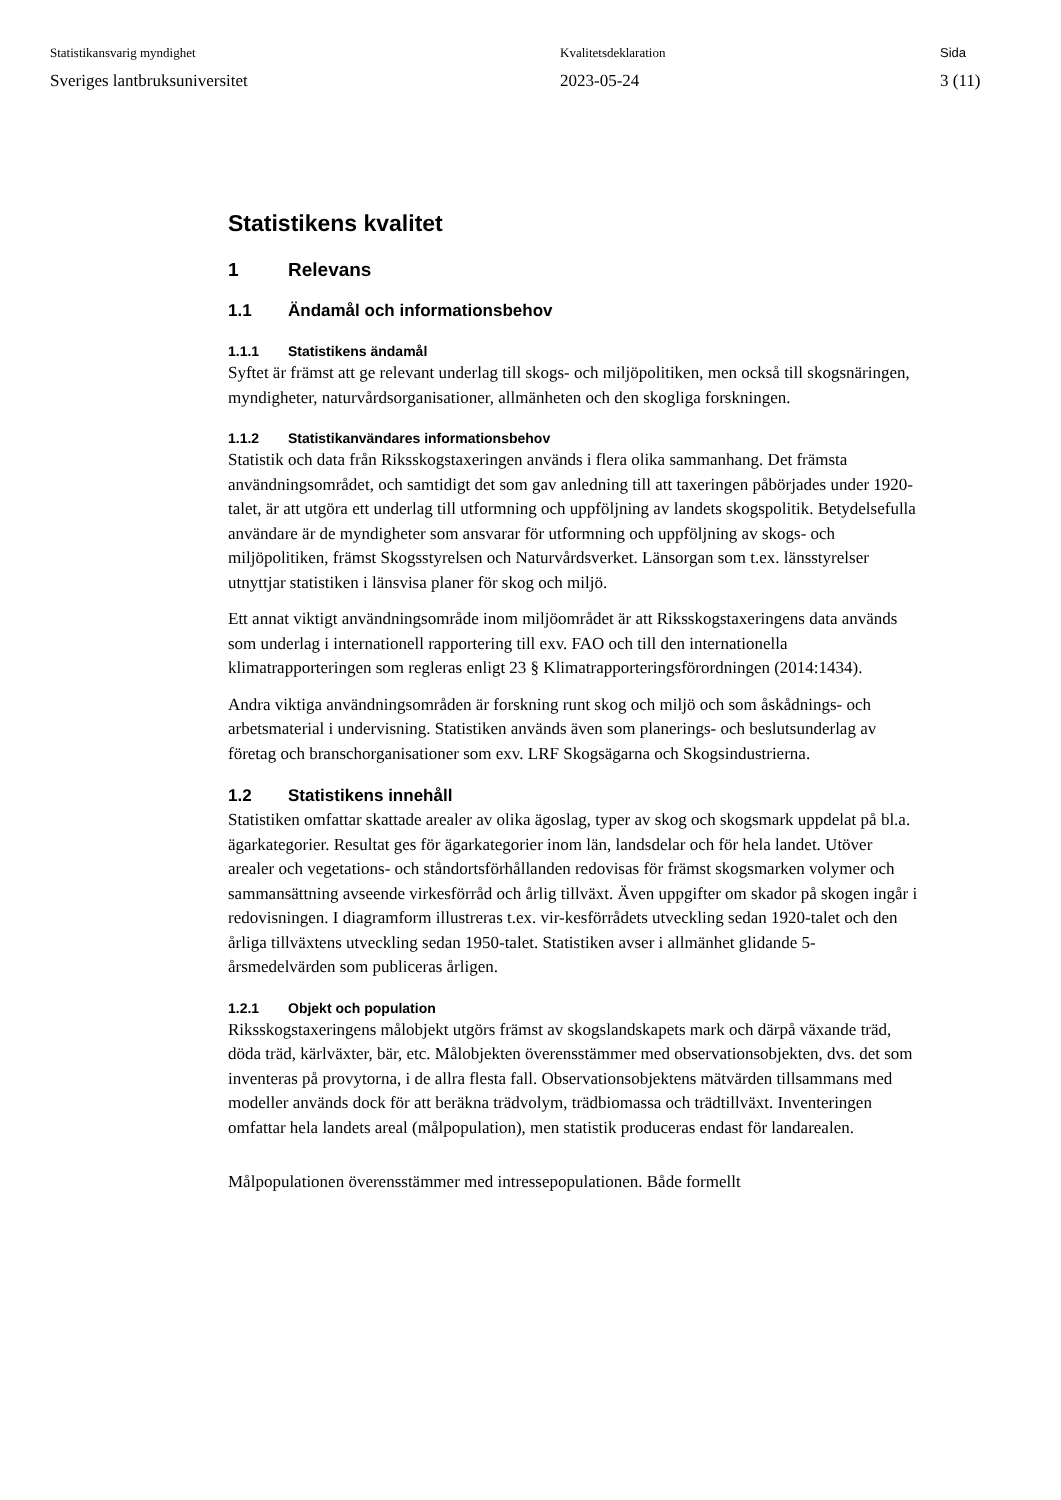Statistikansvarig myndighet
Sveriges lantbruksuniversitet
Kvalitetsdeklaration
2023-05-24
Sida
3 (11)
Statistikens kvalitet
1 Relevans
1.1 Ändamål och informationsbehov
1.1.1 Statistikens ändamål
Syftet är främst att ge relevant underlag till skogs- och miljöpolitiken, men också till skogsnäringen, myndigheter, naturvårdsorganisationer, allmänheten och den skogliga forskningen.
1.1.2 Statistikanvändares informationsbehov
Statistik och data från Riksskogstaxeringen används i flera olika sammanhang. Det främsta användningsområdet, och samtidigt det som gav anledning till att taxeringen påbörjades under 1920-talet, är att utgöra ett underlag till utformning och uppföljning av landets skogspolitik. Betydelsefulla användare är de myndigheter som ansvarar för utformning och uppföljning av skogs- och miljöpolitiken, främst Skogsstyrelsen och Naturvårdsverket. Länsorgan som t.ex. länsstyrelser utnyttjar statistiken i länsvisa planer för skog och miljö.
Ett annat viktigt användningsområde inom miljöområdet är att Riksskogstaxeringens data används som underlag i internationell rapportering till exv. FAO och till den internationella klimatrapporteringen som regleras enligt 23 § Klimatrapporteringsförordningen (2014:1434).
Andra viktiga användningsområden är forskning runt skog och miljö och som åskådnings- och arbetsmaterial i undervisning. Statistiken används även som planerings- och beslutsunderlag av företag och branschorganisationer som exv. LRF Skogsägarna och Skogsindustrierna.
1.2 Statistikens innehåll
Statistiken omfattar skattade arealer av olika ägoslag, typer av skog och skogsmark uppdelat på bl.a. ägarkategorier. Resultat ges för ägarkategorier inom län, landsdelar och för hela landet. Utöver arealer och vegetations- och ståndortsförhållanden redovisas för främst skogsmarken volymer och sammansättning avseende virkesförråd och årlig tillväxt. Även uppgifter om skador på skogen ingår i redovisningen. I diagramform illustreras t.ex. vir-kesförrådets utveckling sedan 1920-talet och den årliga tillväxtens utveckling sedan 1950-talet. Statistiken avser i allmänhet glidande 5-årsmedelvärden som publiceras årligen.
1.2.1 Objekt och population
Riksskogstaxeringens målobjekt utgörs främst av skogslandskapets mark och därpå växande träd, döda träd, kärlväxter, bär, etc. Målobjekten överensstämmer med observationsobjekten, dvs. det som inventeras på provytorna, i de allra flesta fall. Observationsobjektens mätvärden tillsammans med modeller används dock för att beräkna trädvolym, trädbiomassa och trädtillväxt. Inventeringen omfattar hela landets areal (målpopulation), men statistik produceras endast för landarealen.
Målpopulationen överensstämmer med intressepopulationen. Både formellt